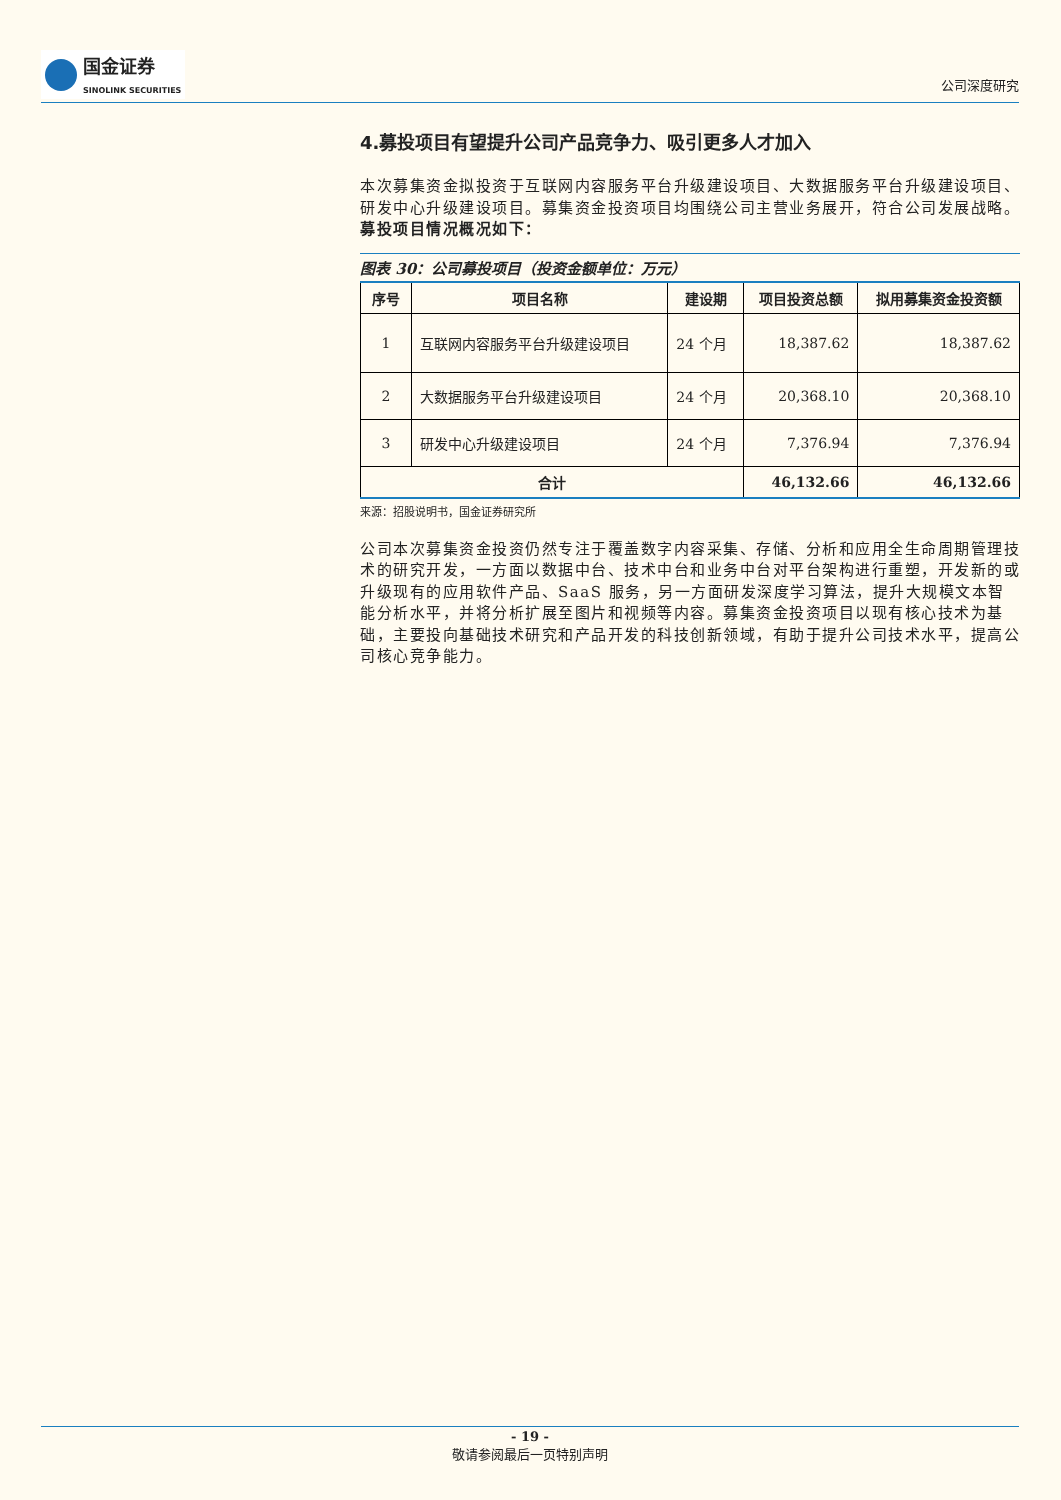国金证券
SINOLINK SECURITIES
公司深度研究
4.募投项目有望提升公司产品竞争力、吸引更多人才加入
本次募集资金拟投资于互联网内容服务平台升级建设项目、大数据服务平台升级建设项目、研发中心升级建设项目。募集资金投资项目均围绕公司主营业务展开，符合公司发展战略。募投项目情况概况如下：
图表 30：公司募投项目（投资金额单位：万元）
| 序号 | 项目名称 | 建设期 | 项目投资总额 | 拟用募集资金投资额 |
| --- | --- | --- | --- | --- |
| 1 | 互联网内容服务平台升级建设项目 | 24 个月 | 18,387.62 | 18,387.62 |
| 2 | 大数据服务平台升级建设项目 | 24 个月 | 20,368.10 | 20,368.10 |
| 3 | 研发中心升级建设项目 | 24 个月 | 7,376.94 | 7,376.94 |
| 合计 | | | 46,132.66 | 46,132.66 |
来源：招股说明书，国金证券研究所
公司本次募集资金投资仍然专注于覆盖数字内容采集、存储、分析和应用全生命周期管理技术的研究开发，一方面以数据中台、技术中台和业务中台对平台架构进行重塑，开发新的或升级现有的应用软件产品、SaaS 服务，另一方面研发深度学习算法，提升大规模文本智能分析水平，并将分析扩展至图片和视频等内容。募集资金投资项目以现有核心技术为基础，主要投向基础技术研究和产品开发的科技创新领域，有助于提升公司技术水平，提高公司核心竞争能力。
- 19 -
敬请参阅最后一页特别声明